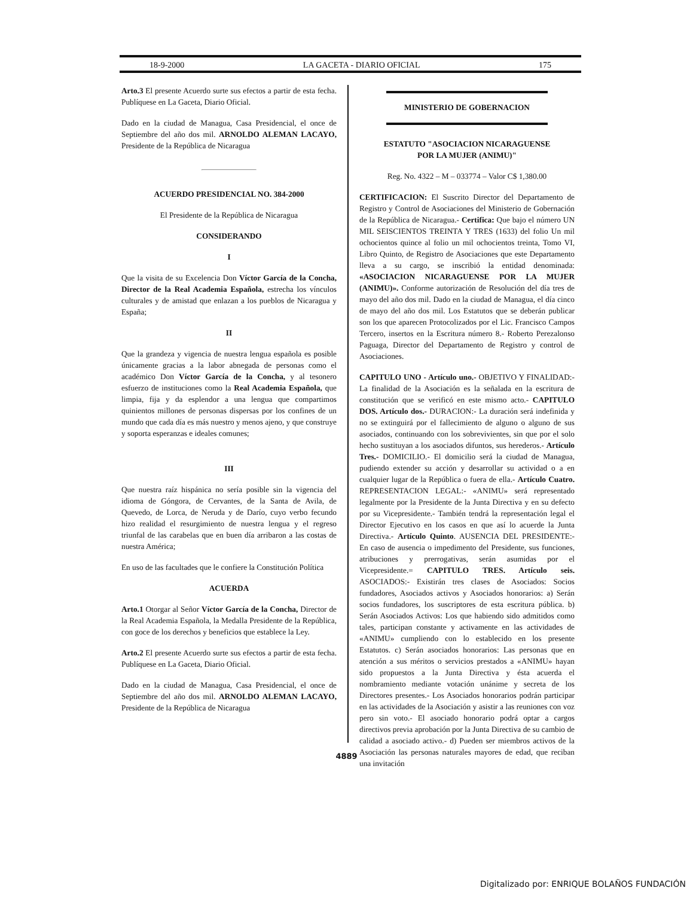18-9-2000 LA GACETA - DIARIO OFICIAL 175
Arto.3 El presente Acuerdo surte sus efectos a partir de esta fecha. Publíquese en La Gaceta, Diario Oficial.
Dado en la ciudad de Managua, Casa Presidencial, el once de Septiembre del año dos mil. ARNOLDO ALEMAN LACAYO, Presidente de la República de Nicaragua
ACUERDO PRESIDENCIAL NO. 384-2000
El Presidente de la República de Nicaragua
CONSIDERANDO
I
Que la visita de su Excelencia Don Víctor García de la Concha, Director de la Real Academia Española, estrecha los vínculos culturales y de amistad que enlazan a los pueblos de Nicaragua y España;
II
Que la grandeza y vigencia de nuestra lengua española es posible únicamente gracias a la labor abnegada de personas como el académico Don Víctor García de la Concha, y al tesonero esfuerzo de instituciones como la Real Academia Española, que limpia, fija y da esplendor a una lengua que compartimos quinientos millones de personas dispersas por los confines de un mundo que cada día es más nuestro y menos ajeno, y que construye y soporta esperanzas e ideales comunes;
III
Que nuestra raíz hispánica no sería posible sin la vigencia del idioma de Góngora, de Cervantes, de la Santa de Avila, de Quevedo, de Lorca, de Neruda y de Darío, cuyo verbo fecundo hizo realidad el resurgimiento de nuestra lengua y el regreso triunfal de las carabelas que en buen día arribaron a las costas de nuestra América;
En uso de las facultades que le confiere la Constitución Política
ACUERDA
Arto.1 Otorgar al Señor Víctor García de la Concha, Director de la Real Academia Española, la Medalla Presidente de la República, con goce de los derechos y beneficios que establece la Ley.
Arto.2 El presente Acuerdo surte sus efectos a partir de esta fecha. Publíquese en La Gaceta, Diario Oficial.
Dado en la ciudad de Managua, Casa Presidencial, el once de Septiembre del año dos mil. ARNOLDO ALEMAN LACAYO, Presidente de la República de Nicaragua
MINISTERIO DE GOBERNACION
ESTATUTO "ASOCIACION NICARAGUENSE
POR LA MUJER (ANIMU)"
Reg. No. 4322 – M – 033774 – Valor C$ 1,380.00
CERTIFICACION: El Suscrito Director del Departamento de Registro y Control de Asociaciones del Ministerio de Gobernación de la República de Nicaragua.- Certifica: Que bajo el número UN MIL SEISCIENTOS TREINTA Y TRES (1633) del folio Un mil ochocientos quince al folio un mil ochocientos treinta, Tomo VI, Libro Quinto, de Registro de Asociaciones que este Departamento lleva a su cargo, se inscribió la entidad denominada: «ASOCIACION NICARAGUENSE POR LA MUJER (ANIMU)». Conforme autorización de Resolución del día tres de mayo del año dos mil. Dado en la ciudad de Managua, el día cinco de mayo del año dos mil. Los Estatutos que se deberán publicar son los que aparecen Protocolizados por el Lic. Francisco Campos Tercero, insertos en la Escritura número 8.- Roberto Perezalonso Paguaga, Director del Departamento de Registro y control de Asociaciones.
CAPITULO UNO - Artículo uno.- OBJETIVO Y FINALIDAD:- La finalidad de la Asociación es la señalada en la escritura de constitución que se verificó en este mismo acto.- CAPITULO DOS. Artículo dos.- DURACION:- La duración será indefinida y no se extinguirá por el fallecimiento de alguno o alguno de sus asociados, continuando con los sobrevivientes, sin que por el solo hecho sustituyan a los asociados difuntos, sus herederos.- Artículo Tres.- DOMICILIO.- El domicilio será la ciudad de Managua, pudiendo extender su acción y desarrollar su actividad o a en cualquier lugar de la República o fuera de ella.- Artículo Cuatro. REPRESENTACION LEGAL:- «ANIMU» será representado legalmente por la Presidente de la Junta Directiva y en su defecto por su Vicepresidente.- También tendrá la representación legal el Director Ejecutivo en los casos en que así lo acuerde la Junta Directiva.- Artículo Quinto. AUSENCIA DEL PRESIDENTE:- En caso de ausencia o impedimento del Presidente, sus funciones, atribuciones y prerrogativas, serán asumidas por el Vicepresidente.= CAPITULO TRES. Artículo seis. ASOCIADOS:- Existirán tres clases de Asociados: Socios fundadores, Asociados activos y Asociados honorarios: a) Serán socios fundadores, los suscriptores de esta escritura pública. b) Serán Asociados Activos: Los que habiendo sido admitidos como tales, participan constante y activamente en las actividades de «ANIMU» cumpliendo con lo establecido en los presente Estatutos. c) Serán asociados honorarios: Las personas que en atención a sus méritos o servicios prestados a «ANIMU» hayan sido propuestos a la Junta Directiva y ésta acuerda el nombramiento mediante votación unánime y secreta de los Directores presentes.- Los Asociados honorarios podrán participar en las actividades de la Asociación y asistir a las reuniones con voz pero sin voto.- El asociado honorario podrá optar a cargos directivos previa aprobación por la Junta Directiva de su cambio de calidad a asociado activo.- d) Pueden ser miembros activos de la Asociación las personas naturales mayores de edad, que reciban una invitación
4889
Digitalizado por: ENRIQUE BOLAÑOS FUNDACIÓN